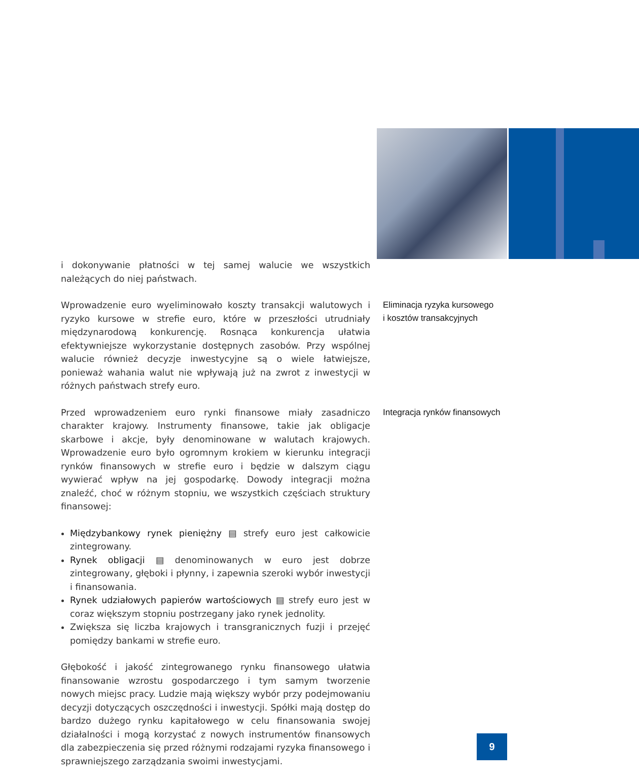i dokonywanie płatności w tej samej walucie we wszystkich należących do niej państwach.
Wprowadzenie euro wyeliminowało koszty transakcji walutowych i ryzyko kursowe w strefie euro, które w przeszłości utrudniały międzynarodową konkurencję. Rosnąca konkurencja ułatwia efektywniejsze wykorzystanie dostępnych zasobów. Przy wspólnej walucie również decyzje inwestycyjne są o wiele łatwiejsze, ponieważ wahania walut nie wpływają już na zwrot z inwestycji w różnych państwach strefy euro.
Eliminacja ryzyka kursowego
i kosztów transakcyjnych
Przed wprowadzeniem euro rynki finansowe miały zasadniczo charakter krajowy. Instrumenty finansowe, takie jak obligacje skarbowe i akcje, były denominowane w walutach krajowych. Wprowadzenie euro było ogromnym krokiem w kierunku integracji rynków finansowych w strefie euro i będzie w dalszym ciągu wywierać wpływ na jej gospodarkę. Dowody integracji można znaleźć, choć w różnym stopniu, we wszystkich częściach struktury finansowej:
Międzybankowy rynek pieniężny ▤ strefy euro jest całkowicie zintegrowany.
Rynek obligacji ▤ denominowanych w euro jest dobrze zintegrowany, głęboki i płynny, i zapewnia szeroki wybór inwestycji i finansowania.
Rynek udziałowych papierów wartościowych ▤ strefy euro jest w coraz większym stopniu postrzegany jako rynek jednolity.
Zwiększa się liczba krajowych i transgranicznych fuzji i przejęć pomiędzy bankami w strefie euro.
Głębokość i jakość zintegrowanego rynku finansowego ułatwia finansowanie wzrostu gospodarczego i tym samym tworzenie nowych miejsc pracy. Ludzie mają większy wybór przy podejmowaniu decyzji dotyczących oszczędności i inwestycji. Spółki mają dostęp do bardzo dużego rynku kapitałowego w celu finansowania swojej działalności i mogą korzystać z nowych instrumentów finansowych dla zabezpieczenia się przed różnymi rodzajami ryzyka finansowego i sprawniejszego zarządzania swoimi inwestycjami.
Integracja rynków finansowych
9